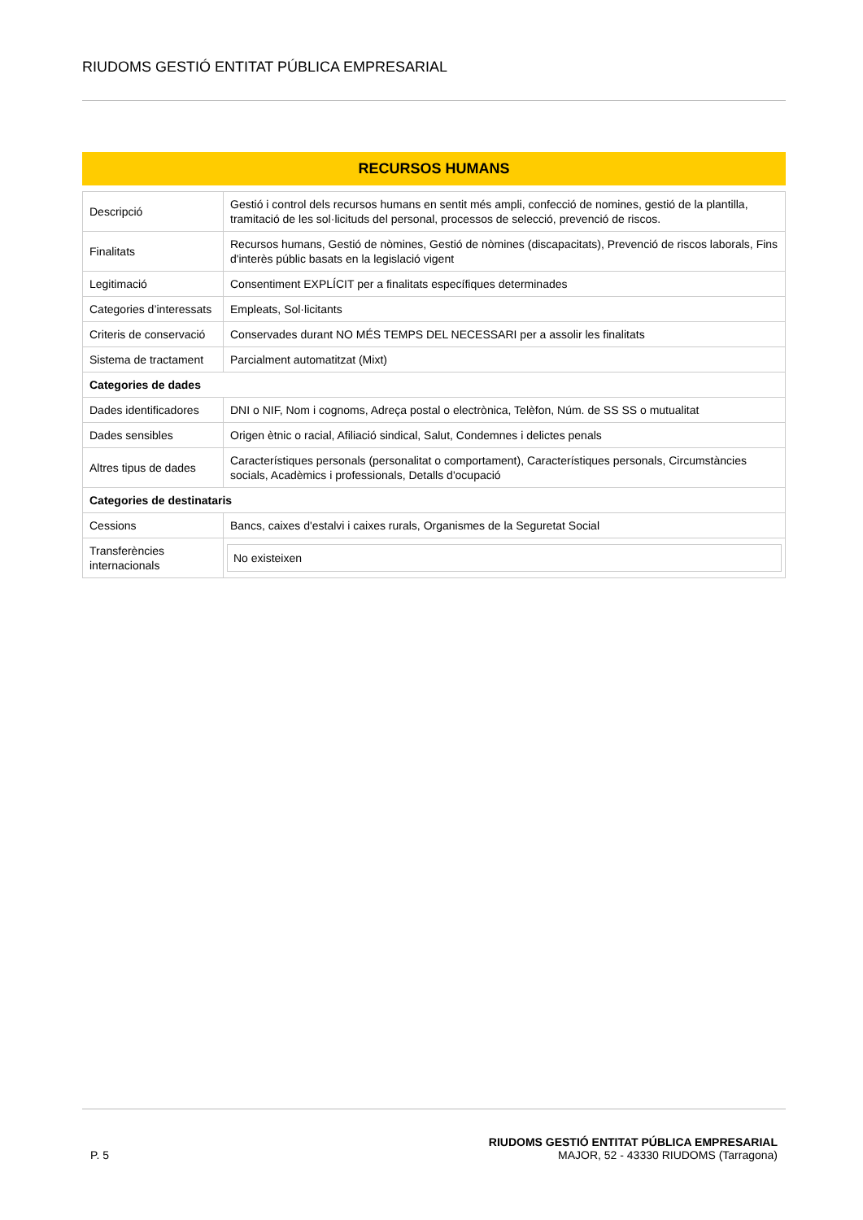RIUDOMS GESTIÓ ENTITAT PÚBLICA EMPRESARIAL
RECURSOS HUMANS
| Descripció | Gestió i control dels recursos humans en sentit més ampli, confecció de nomines, gestió de la plantilla, tramitació de les sol·licituds del personal, processos de selecció, prevenció de riscos. |
| Finalitats | Recursos humans, Gestió de nòmines, Gestió de nòmines (discapacitats), Prevenció de riscos laborals, Fins d'interès públic basats en la legislació vigent |
| Legitimació | Consentiment EXPLÍCIT per a finalitats específiques determinades |
| Categories d’interessats | Empleats, Sol·licitants |
| Criteris de conservació | Conservades durant NO MÉS TEMPS DEL NECESSARI per a assolir les finalitats |
| Sistema de tractament | Parcialment automatitzat (Mixt) |
| Categories de dades | |
| Dades identificadores | DNI o NIF, Nom i cognoms, Adreça postal o electrònica, Telèfon, Núm. de SS SS o mutualitat |
| Dades sensibles | Origen ètnic o racial, Afiliació sindical, Salut, Condemnes i delictes penals |
| Altres tipus de dades | Característiques personals (personalitat o comportament), Característiques personals, Circumstàncies socials, Acadèmics i professionals, Detalls d'ocupació |
| Categories de destinataris | |
| Cessions | Bancs, caixes d'estalvi i caixes rurals, Organismes de la Seguretat Social |
| Transferències internacionals | No existeixen |
P. 5
RIUDOMS GESTIÓ ENTITAT PÚBLICA EMPRESARIAL
MAJOR, 52 - 43330 RIUDOMS (Tarragona)